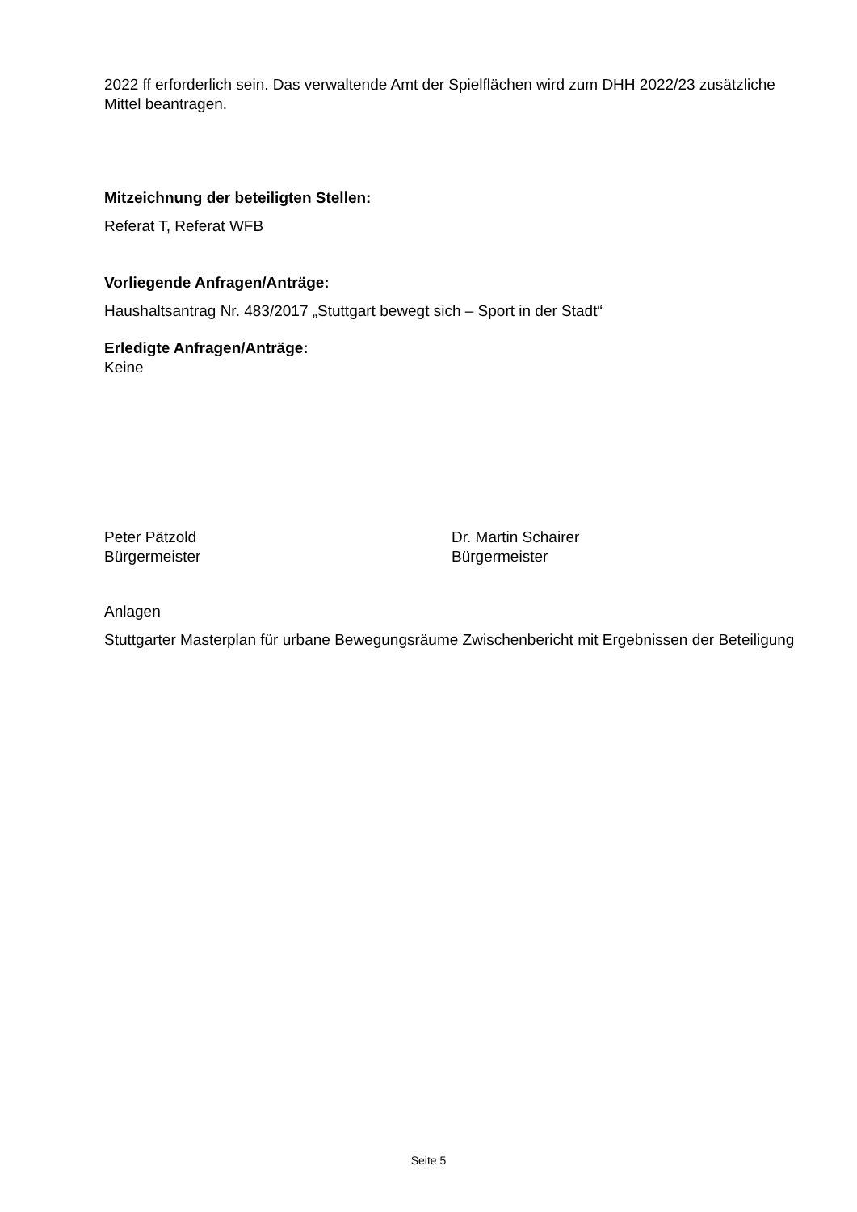2022 ff erforderlich sein. Das verwaltende Amt der Spielflächen wird zum DHH 2022/23 zusätzliche Mittel beantragen.
Mitzeichnung der beteiligten Stellen:
Referat T, Referat WFB
Vorliegende Anfragen/Anträge:
Haushaltsantrag Nr. 483/2017 „Stuttgart bewegt sich – Sport in der Stadt“
Erledigte Anfragen/Anträge:
Keine
Peter Pätzold
Bürgermeister
Dr. Martin Schairer
Bürgermeister
Anlagen
Stuttgarter Masterplan für urbane Bewegungsräume Zwischenbericht mit Ergebnissen der Beteiligung
Seite 5